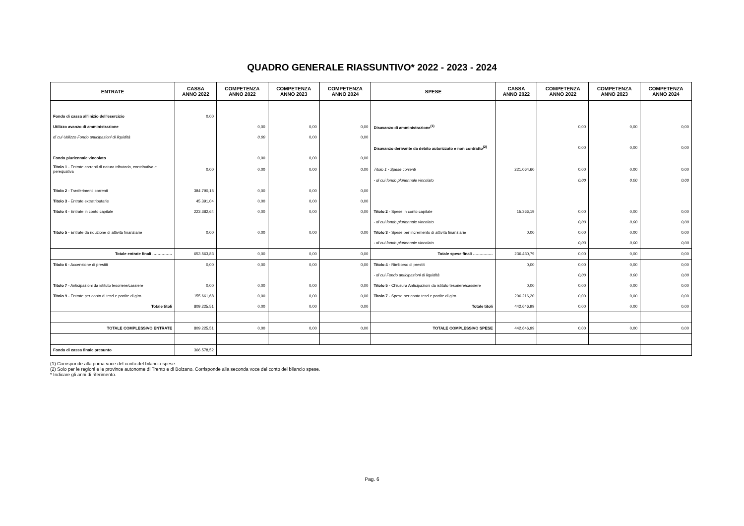QUADRO GENERALE RIASSUNTIVO* 2022 - 2023 - 2024
| ENTRATE | CASSA ANNO 2022 | COMPETENZA ANNO 2022 | COMPETENZA ANNO 2023 | COMPETENZA ANNO 2024 | SPESE | CASSA ANNO 2022 | COMPETENZA ANNO 2022 | COMPETENZA ANNO 2023 | COMPETENZA ANNO 2024 |
| --- | --- | --- | --- | --- | --- | --- | --- | --- | --- |
| Fondo di cassa all'inizio dell'esercizio | 0,00 | | | | | | | | |
| Utilizzo avanzo di amministrazione | | 0,00 | 0,00 | 0,00 | Disavanzo di amministrazione<sup>(1)</sup> | | 0,00 | 0,00 | 0,00 |
| di cui Utilizzo Fondo anticipazioni di liquidità | | 0,00 | 0,00 | 0,00 | | | | | |
| | | | | | Disavanzo derivante da debito autorizzato e non contratto<sup>(2)</sup> | | 0,00 | 0,00 | 0,00 |
| Fondo pluriennale vincolato | | 0,00 | 0,00 | 0,00 | | | | | |
| Titolo 1 - Entrate correnti di natura tributaria, contributiva e perequativa | 0,00 | 0,00 | 0,00 | 0,00 | Titolo 1 - Spese correnti | 221.064,60 | 0,00 | 0,00 | 0,00 |
| | | | | | - di cui fondo pluriennale vincolato | | 0,00 | 0,00 | 0,00 |
| Titolo 2 - Trasferimenti correnti | 384.790,15 | 0,00 | 0,00 | 0,00 | | | | | |
| Titolo 3 - Entrate extratributarie | 45.391,04 | 0,00 | 0,00 | 0,00 | | | | | |
| Titolo 4 - Entrate in conto capitale | 223.382,64 | 0,00 | 0,00 | 0,00 | Titolo 2 - Spese in conto capitale | 15.366,19 | 0,00 | 0,00 | 0,00 |
| | | | | | - di cui fondo pluriennale vincolato | | 0,00 | 0,00 | 0,00 |
| Titolo 5 - Entrate da riduzione di attività finanziarie | 0,00 | 0,00 | 0,00 | 0,00 | Titolo 3 - Spese per incremento di attività finanziarie | 0,00 | 0,00 | 0,00 | 0,00 |
| | | | | | - di cui fondo pluriennale vincolato | | 0,00 | 0,00 | 0,00 |
| Totale entrate finali …………… | 653.563,83 | 0,00 | 0,00 | 0,00 | Totale spese finali …………… | 236.430,79 | 0,00 | 0,00 | 0,00 |
| Titolo 6 - Accensione di prestiti | 0,00 | 0,00 | 0,00 | 0,00 | Titolo 4 - Rimborso di prestiti | 0,00 | 0,00 | 0,00 | 0,00 |
| | | | | | - di cui Fondo anticipazioni di liquidità | | 0,00 | 0,00 | 0,00 |
| Titolo 7 - Anticipazioni da istituto tesoriere/cassiere | 0,00 | 0,00 | 0,00 | 0,00 | Titolo 5 - Chiusura Anticipazioni da istituto tesoriere/cassiere | 0,00 | 0,00 | 0,00 | 0,00 |
| Titolo 9 - Entrate per conto di terzi e partite di giro | 155.661,68 | 0,00 | 0,00 | 0,00 | Titolo 7 - Spese per conto terzi e partite di giro | 206.216,20 | 0,00 | 0,00 | 0,00 |
| Totale titoli | 809.225,51 | 0,00 | 0,00 | 0,00 | Totale titoli | 442.646,99 | 0,00 | 0,00 | 0,00 |
| TOTALE COMPLESSIVO ENTRATE | 809.225,51 | 0,00 | 0,00 | 0,00 | TOTALE COMPLESSIVO SPESE | 442.646,99 | 0,00 | 0,00 | 0,00 |
| Fondo di cassa finale presunto | 366.578,52 | | | | | | | | |
(1) Corrisponde alla prima voce del conto del bilancio spese.
(2) Solo per le regioni e le province autonome di Trento e di Bolzano. Corrisponde alla seconda voce del conto del bilancio spese.
* Indicare gli anni di riferimento.
Pag. 6